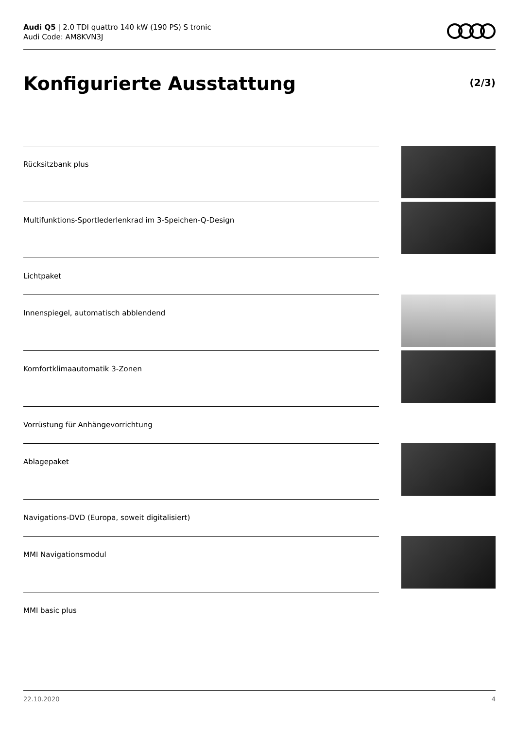Audi Q5 | 2.0 TDI quattro 140 kW (190 PS) S tronic
Audi Code: AM8KVN3J
Konfigurierte Ausstattung (2/3)
Rücksitzbank plus
Multifunktions-Sportlederlenkrad im 3-Speichen-Q-Design
Lichtpaket
Innenspiegel, automatisch abblendend
Komfortklimaautomatik 3-Zonen
Vorrüstung für Anhängevorrichtung
Ablagepaket
Navigations-DVD (Europa, soweit digitalisiert)
MMI Navigationsmodul
MMI basic plus
22.10.2020 4